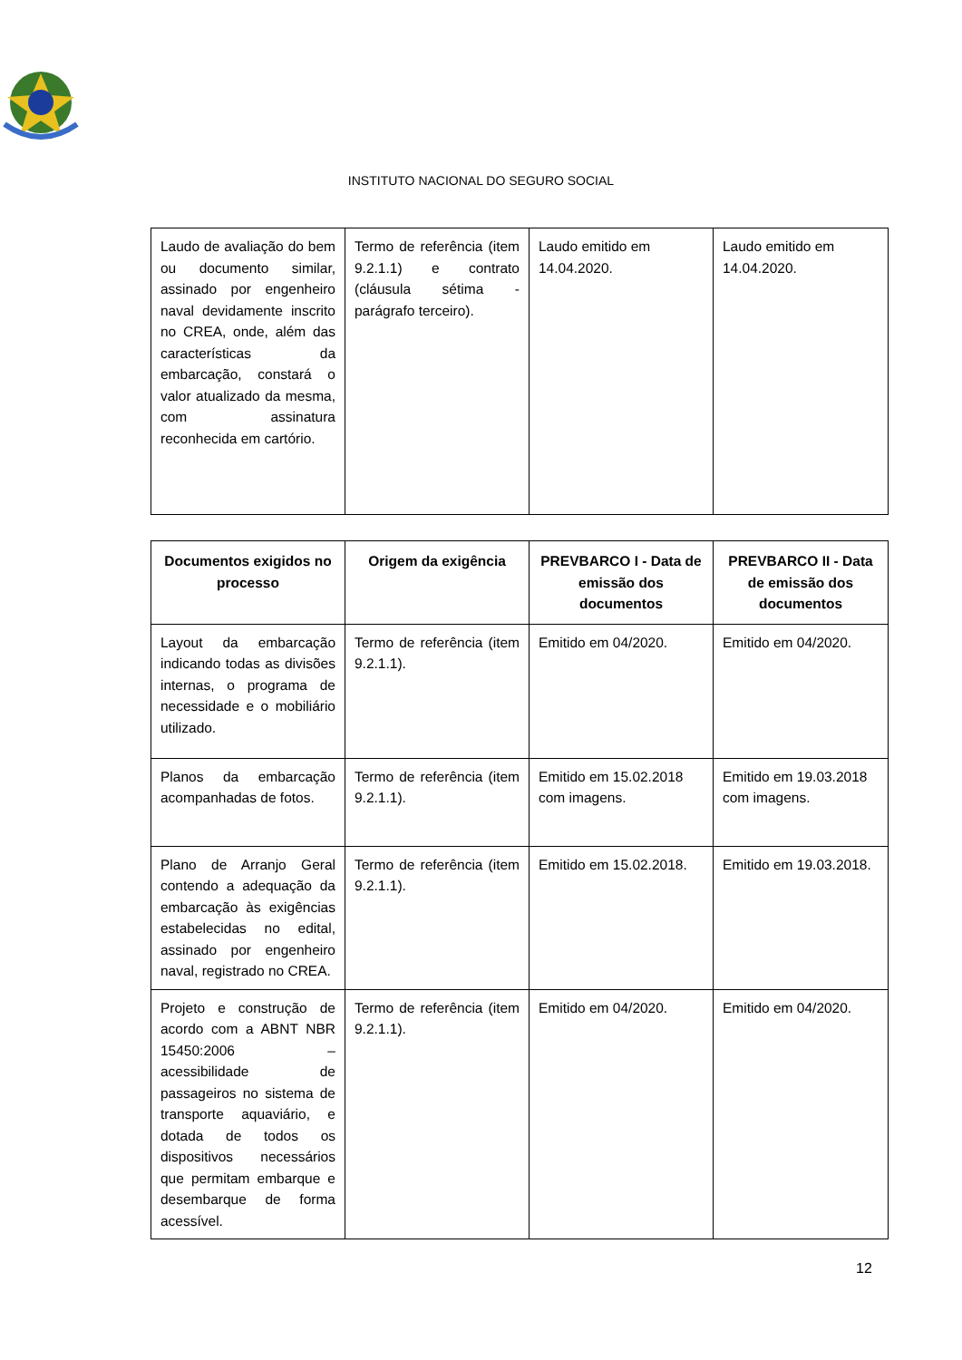INSTITUTO NACIONAL DO SEGURO SOCIAL
| Laudo de avaliação do bem ou documento similar, assinado por engenheiro naval devidamente inscrito no CREA, onde, além das características da embarcação, constará o valor atualizado da mesma, com assinatura reconhecida em cartório. | Termo de referência (item 9.2.1.1) e contrato (cláusula sétima - parágrafo terceiro). | Laudo emitido em 14.04.2020. | Laudo emitido em 14.04.2020. |
| Documentos exigidos no processo | Origem da exigência | PREVBARCO I - Data de emissão dos documentos | PREVBARCO II - Data de emissão dos documentos |
| --- | --- | --- | --- |
| Layout da embarcação indicando todas as divisões internas, o programa de necessidade e o mobiliário utilizado. | Termo de referência (item 9.2.1.1). | Emitido em 04/2020. | Emitido em 04/2020. |
| Planos da embarcação acompanhadas de fotos. | Termo de referência (item 9.2.1.1). | Emitido em 15.02.2018 com imagens. | Emitido em 19.03.2018 com imagens. |
| Plano de Arranjo Geral contendo a adequação da embarcação às exigências estabelecidas no edital, assinado por engenheiro naval, registrado no CREA. | Termo de referência (item 9.2.1.1). | Emitido em 15.02.2018. | Emitido em 19.03.2018. |
| Projeto e construção de acordo com a ABNT NBR 15450:2006 – acessibilidade de passageiros no sistema de transporte aquaviário, e dotada de todos os dispositivos necessários que permitam embarque e desembarque de forma acessível. | Termo de referência (item 9.2.1.1). | Emitido em 04/2020. | Emitido em 04/2020. |
12